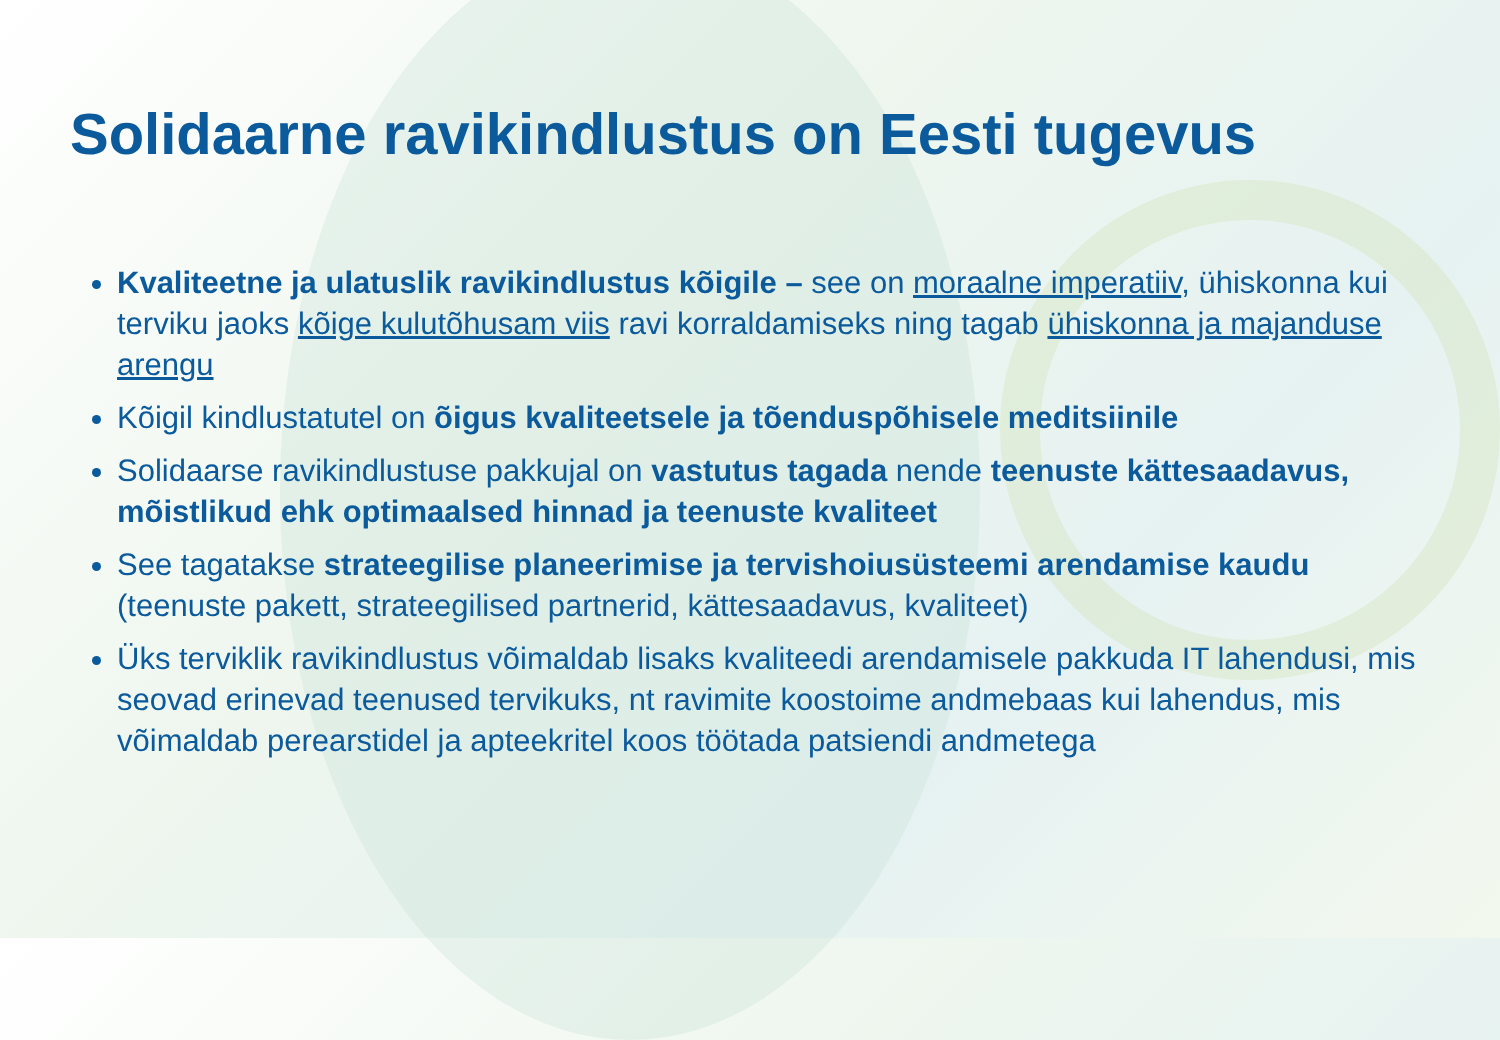Solidaarne ravikindlustus on Eesti tugevus
Kvaliteetne ja ulatuslik ravikindlustus kõigile – see on moraalne imperatiiv, ühiskonna kui terviku jaoks kõige kulutõhusam viis ravi korraldamiseks ning tagab ühiskonna ja majanduse arengu
Kõigil kindlustatutel on õigus kvaliteetsele ja tõenduspõhisele meditsiinile
Solidaarse ravikindlustuse pakkujal on vastutus tagada nende teenuste kättesaadavus, mõistlikud ehk optimaalsed hinnad ja teenuste kvaliteet
See tagatakse strateegilise planeerimise ja tervishoiusüsteemi arendamise kaudu (teenuste pakett, strateegilised partnerid, kättesaadavus, kvaliteet)
Üks terviklik ravikindlustus võimaldab lisaks kvaliteedi arendamisele pakkuda IT lahendusi, mis seovad erinevad teenused tervikuks, nt ravimite koostoime andmebaas kui lahendus, mis võimaldab perearstidel ja apteekritel koos töötada patsiendi andmetega